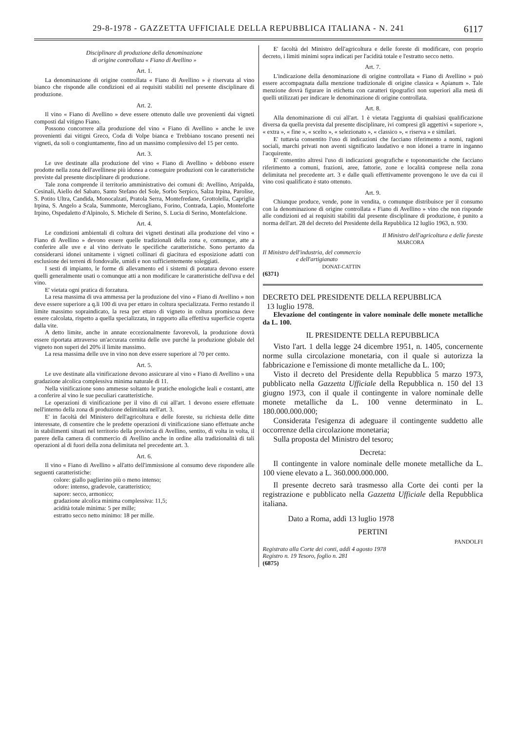29-8-1978 - GAZZETTA UFFICIALE DELLA REPUBBLICA ITALIANA - N. 241 6117
Disciplinare di produzione della denominazione
di origine controllata « Fiano di Avellino »
Art. 1.
La denominazione di origine controllata « Fiano di Avellino » è riservata al vino bianco che risponde alle condizioni ed ai requisiti stabiliti nel presente disciplinare di produzione.
Art. 2.
Il vino « Fiano di Avellino » deve essere ottenuto dalle uve provenienti dai vigneti composti dal vitigno Fiano.
Possono concorrere alla produzione del vino « Fiano di Avellino » anche le uve provenienti dai vitigni Greco, Coda di Volpe bianca e Trebbiano toscano presenti nei vigneti, da soli o congiuntamente, fino ad un massimo complessivo del 15 per cento.
Art. 3.
Le uve destinate alla produzione del vino « Fiano di Avellino » debbono essere prodotte nella zona dell'avellinese più idonea a conseguire produzioni con le caratteristiche previste dal presente disciplinare di produzione.
Tale zona comprende il territorio amministrativo dei comuni di: Avellino, Atripalda, Cesinali, Aiello del Sabato, Santo Stefano del Sole, Sorbo Serpico, Salza Irpina, Parolise, S. Potito Ultra, Candida, Monocalzati, Pratola Serra, Montefredane, Grottolella, Capriglia Irpina, S. Angelo a Scala, Summonte, Mercogliano, Forino, Contrada, Lapio, Monteforte Irpino, Ospedaletto d'Alpinolo, S. Michele di Serino, S. Lucia di Serino, Montefalcione.
Art. 4.
Le condizioni ambientali di coltura dei vigneti destinati alla produzione del vino « Fiano di Avellino » devono essere quelle tradizionali della zona e, comunque, atte a conferire alle uve e al vino derivato le specifiche caratteristiche. Sono pertanto da considerarsi idonei unitamente i vigneti collinari di giacitura ed esposizione adatti con esclusione dei terreni di fondovalle, umidi e non sufficientemente soleggiati.
I sesti di impianto, le forme di allevamento ed i sistemi di potatura devono essere quelli generalmente usati o comunque atti a non modificare le caratteristiche dell'uva e del vino.
E' vietata ogni pratica di forzatura.
La resa massima di uva ammessa per la produzione del vino « Fiano di Avellino » non deve essere superiore a q.li 100 di uva per ettaro in coltura specializzata. Fermo restando il limite massimo sopraindicato, la resa per ettaro di vigneto in coltura promiscua deve essere calcolata, rispetto a quella specializzata, in rapporto alla effettiva superficie coperta dalla vite.
A detto limite, anche in annate eccezionalmente favorevoli, la produzione dovrà essere riportata attraverso un'accurata cernita delle uve purché la produzione globale del vigneto non superi del 20% il limite massimo.
La resa massima delle uve in vino non deve essere superiore al 70 per cento.
Art. 5.
Le uve destinate alla vinificazione devono assicurare al vino « Fiano di Avellino » una gradazione alcolica complessiva minima naturale di 11.
Nella vinificazione sono ammesse soltanto le pratiche enologiche leali e costanti, atte a conferire al vino le sue peculiari caratteristiche.
Le operazioni di vinificazione per il vino di cui all'art. 1 devono essere effettuate nell'interno della zona di produzione delimitata nell'art. 3.
E' in facoltà del Ministero dell'agricoltura e delle foreste, su richiesta delle ditte interessate, di consentire che le predette operazioni di vinificazione siano effettuate anche in stabilimenti situati nel territorio della provincia di Avellino, sentito, di volta in volta, il parere della camera di commercio di Avellino anche in ordine alla tradizionalità di tali operazioni al di fuori della zona delimitata nel precedente art. 3.
Art. 6.
Il vino « Fiano di Avellino » all'atto dell'immissione al consumo deve rispondere alle seguenti caratteristiche:
colore: giallo paglierino più o meno intenso;
odore: intenso, gradevole, caratteristico;
sapore: secco, armonico;
gradazione alcolica minima complessiva: 11,5;
acidità totale minima: 5 per mille;
estratto secco netto minimo: 18 per mille.
E' facoltà del Ministro dell'agricoltura e delle foreste di modificare, con proprio decreto, i limiti minimi sopra indicati per l'acidità totale e l'estratto secco netto.
Art. 7.
L'indicazione della denominazione di origine controllata « Fiano di Avellino » può essere accompagnata dalla menzione tradizionale di origine classica « Apianum ». Tale menzione dovrà figurare in etichetta con caratteri tipografici non superiori alla metà di quelli utilizzati per indicare le denominazione di origine controllata.
Art. 8.
Alla denominazione di cui all'art. 1 è vietata l'aggiunta di qualsiasi qualificazione diversa da quella prevista dal presente disciplinare, ivi compresi gli aggettivi « superiore », « extra », « fine », « scelto », « selezionato », « classico », « riserva » e similari.
E' tuttavia consentito l'uso di indicazioni che facciano riferimento a nomi, ragioni sociali, marchi privati non aventi significato laudativo e non idonei a trarre in inganno l'acquirente.
E' consentito altresì l'uso di indicazioni geografiche e toponomastiche che facciano riferimento a comuni, frazioni, aree, fattorie, zone e località comprese nella zona delimitata nel precedente art. 3 e dalle quali effettivamente provengono le uve da cui il vino così qualificato è stato ottenuto.
Art. 9.
Chiunque produce, vende, pone in vendita, o comunque distribuisce per il consumo con la denominazione di origine controllata « Fiano di Avellino » vino che non risponde alle condizioni ed ai requisiti stabiliti dal presente disciplinare di produzione, è punito a norma dell'art. 28 del decreto del Presidente della Repubblica 12 luglio 1963, n. 930.
Il Ministro dell'agricoltura e delle foreste
MARCORA
Il Ministro dell'industria, del commercio
e dell'artigianato
DONAT-CATTIN
(6371)
DECRETO DEL PRESIDENTE DELLA REPUBBLICA
13 luglio 1978.
Elevazione del contingente in valore nominale delle monete metalliche da L. 100.
IL PRESIDENTE DELLA REPUBBLICA
Visto l'art. 1 della legge 24 dicembre 1951, n. 1405, concernente norme sulla circolazione monetaria, con il quale si autorizza la fabbricazione e l'emissione di monte metalliche da L. 100;
Visto il decreto del Presidente della Repubblica 5 marzo 1973, pubblicato nella Gazzetta Ufficiale della Repubblica n. 150 del 13 giugno 1973, con il quale il contingente in valore nominale delle monete metalliche da L. 100 venne determinato in L. 180.000.000.000;
Considerata l'esigenza di adeguare il contingente suddetto alle occorrenze della circolazione monetaria;
Sulla proposta del Ministro del tesoro;
Decreta:
Il contingente in valore nominale delle monete metalliche da L. 100 viene elevato a L. 360.000.000.000.
Il presente decreto sarà trasmesso alla Corte dei conti per la registrazione e pubblicato nella Gazzetta Ufficiale della Repubblica italiana.
Dato a Roma, addì 13 luglio 1978
PERTINI
PANDOLFI
Registrato alla Corte dei conti, addì 4 agosto 1978
Registro n. 19 Tesoro, foglio n. 281
(6875)